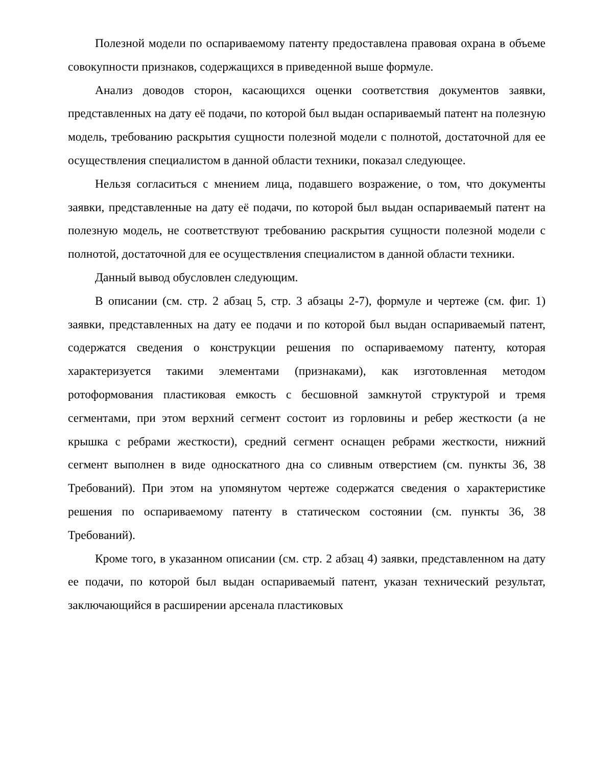Полезной модели по оспариваемому патенту предоставлена правовая охрана в объеме совокупности признаков, содержащихся в приведенной выше формуле.
Анализ доводов сторон, касающихся оценки соответствия документов заявки, представленных на дату её подачи, по которой был выдан оспариваемый патент на полезную модель, требованию раскрытия сущности полезной модели с полнотой, достаточной для ее осуществления специалистом в данной области техники, показал следующее.
Нельзя согласиться с мнением лица, подавшего возражение, о том, что документы заявки, представленные на дату её подачи, по которой был выдан оспариваемый патент на полезную модель, не соответствуют требованию раскрытия сущности полезной модели с полнотой, достаточной для ее осуществления специалистом в данной области техники.
Данный вывод обусловлен следующим.
В описании (см. стр. 2 абзац 5, стр. 3 абзацы 2-7), формуле и чертеже (см. фиг. 1) заявки, представленных на дату ее подачи и по которой был выдан оспариваемый патент, содержатся сведения о конструкции решения по оспариваемому патенту, которая характеризуется такими элементами (признаками), как изготовленная методом ротоформования пластиковая емкость с бесшовной замкнутой структурой и тремя сегментами, при этом верхний сегмент состоит из горловины и ребер жесткости (а не крышка с ребрами жесткости), средний сегмент оснащен ребрами жесткости, нижний сегмент выполнен в виде односкатного дна со сливным отверстием (см. пункты 36, 38 Требований). При этом на упомянутом чертеже содержатся сведения о характеристике решения по оспариваемому патенту в статическом состоянии (см. пункты 36, 38 Требований).
Кроме того, в указанном описании (см. стр. 2 абзац 4) заявки, представленном на дату ее подачи, по которой был выдан оспариваемый патент, указан технический результат, заключающийся в расширении арсенала пластиковых